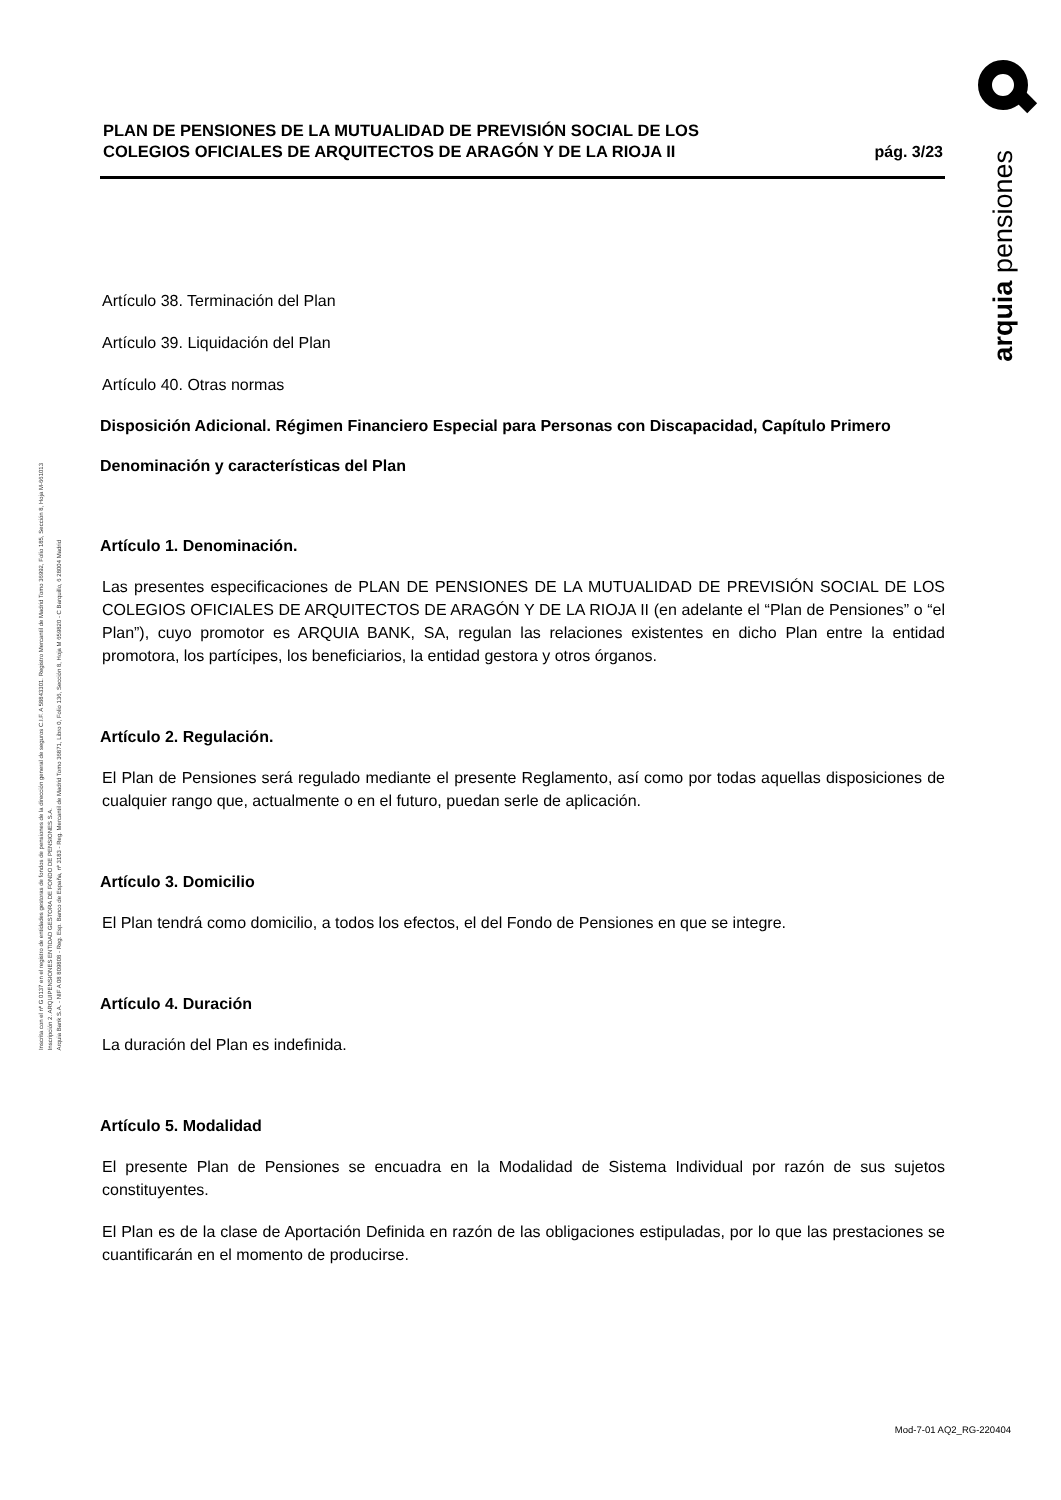Inscrita con el nº G 0137 en el registro de entidades gestoras de fondos de pensiones de la dirección general de seguros C.I.F. A 58843301. Registro Mercantil de Madrid Tomo 36992, Folio 185, Sección 8, Hoja M-661013 Inscripción 2. ARQUIPENSIONES ENTIDAD GESTORA DE FONDO DE PENSIONES S.A.
Arquia Bank S.A. - NIF A 08 809808 - Reg. Esp. Banco de España, nº 3183 - Reg. Mercantil de Madrid Tomo 36871, Libro 0, Folio 136, Sección 8, Hoja M 659820 - C Barquillo, 6 28004 Madrid
PLAN DE PENSIONES DE LA MUTUALIDAD DE PREVISIÓN SOCIAL DE LOS
COLEGIOS OFICIALES DE ARQUITECTOS DE ARAGÓN Y DE LA RIOJA II
pág. 3/23
Artículo 38. Terminación del Plan
Artículo 39. Liquidación del Plan
Artículo 40. Otras normas
Disposición Adicional. Régimen Financiero Especial para Personas con Discapacidad, Capítulo Primero
Denominación y características del Plan
Artículo 1. Denominación.
Las presentes especificaciones de PLAN DE PENSIONES DE LA MUTUALIDAD DE PREVISIÓN SOCIAL DE LOS COLEGIOS OFICIALES DE ARQUITECTOS DE ARAGÓN Y DE LA RIOJA II (en adelante el “Plan de Pensiones” o “el Plan”), cuyo promotor es ARQUIA BANK, SA, regulan las relaciones existentes en dicho Plan entre la entidad promotora, los partícipes, los beneficiarios, la entidad gestora y otros órganos.
Artículo 2. Regulación.
El Plan de Pensiones será regulado mediante el presente Reglamento, así como por todas aquellas disposiciones de cualquier rango que, actualmente o en el futuro, puedan serle de aplicación.
Artículo 3. Domicilio
El Plan tendrá como domicilio, a todos los efectos, el del Fondo de Pensiones en que se integre.
Artículo 4. Duración
La duración del Plan es indefinida.
Artículo 5. Modalidad
El presente Plan de Pensiones se encuadra en la Modalidad de Sistema Individual por razón de sus sujetos constituyentes.
El Plan es de la clase de Aportación Definida en razón de las obligaciones estipuladas, por lo que las prestaciones se cuantificarán en el momento de producirse.
arquia pensiones
Mod-7-01 AQ2_RG-220404